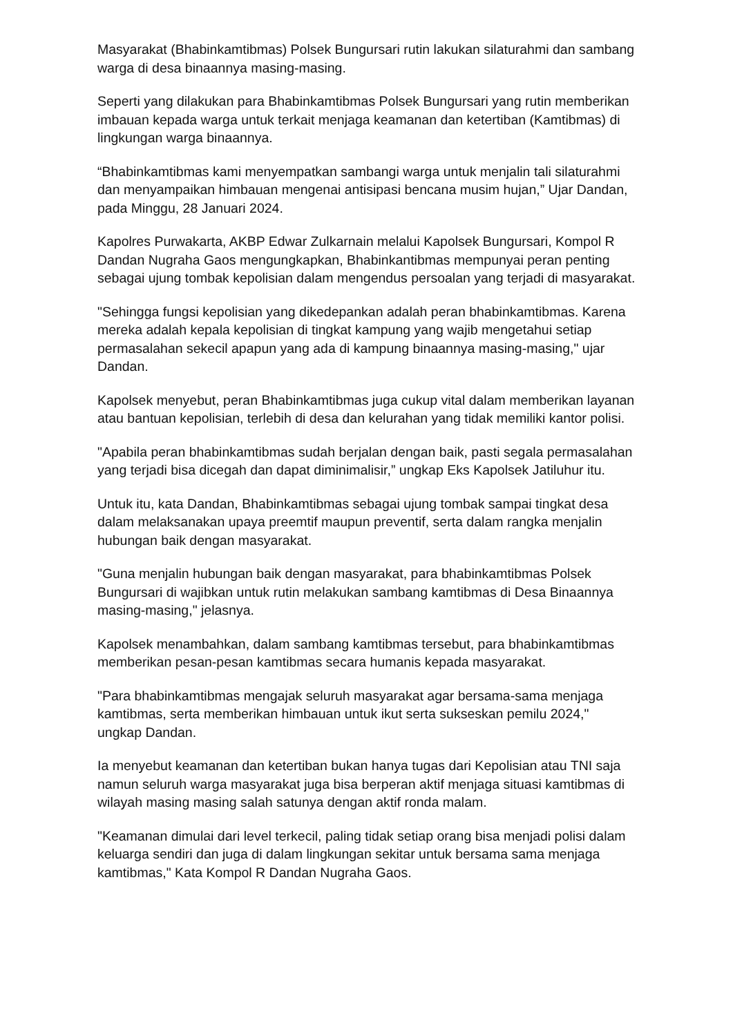Masyarakat (Bhabinkamtibmas) Polsek Bungursari rutin lakukan silaturahmi dan sambang warga di desa binaannya masing-masing.
Seperti yang dilakukan para Bhabinkamtibmas Polsek Bungursari yang rutin memberikan imbauan kepada warga untuk terkait menjaga keamanan dan ketertiban (Kamtibmas) di lingkungan warga binaannya.
“Bhabinkamtibmas kami menyempatkan sambangi warga untuk menjalin tali silaturahmi dan menyampaikan himbauan mengenai antisipasi bencana musim hujan,” Ujar Dandan, pada Minggu, 28 Januari 2024.
Kapolres Purwakarta, AKBP Edwar Zulkarnain melalui Kapolsek Bungursari, Kompol R Dandan Nugraha Gaos mengungkapkan, Bhabinkantibmas mempunyai peran penting sebagai ujung tombak kepolisian dalam mengendus persoalan yang terjadi di masyarakat.
"Sehingga fungsi kepolisian yang dikedepankan adalah peran bhabinkamtibmas. Karena mereka adalah kepala kepolisian di tingkat kampung yang wajib mengetahui setiap permasalahan sekecil apapun yang ada di kampung binaannya masing-masing," ujar Dandan.
Kapolsek menyebut, peran Bhabinkamtibmas juga cukup vital dalam memberikan layanan atau bantuan kepolisian, terlebih di desa dan kelurahan yang tidak memiliki kantor polisi.
"Apabila peran bhabinkamtibmas sudah berjalan dengan baik, pasti segala permasalahan yang terjadi bisa dicegah dan dapat diminimalisir,” ungkap Eks Kapolsek Jatiluhur itu.
Untuk itu, kata Dandan, Bhabinkamtibmas sebagai ujung tombak sampai tingkat desa dalam melaksanakan upaya preemtif maupun preventif, serta dalam rangka menjalin hubungan baik dengan masyarakat.
"Guna menjalin hubungan baik dengan masyarakat, para bhabinkamtibmas Polsek Bungursari di wajibkan untuk rutin melakukan sambang kamtibmas di Desa Binaannya masing-masing," jelasnya.
Kapolsek menambahkan, dalam sambang kamtibmas tersebut, para bhabinkamtibmas memberikan pesan-pesan kamtibmas secara humanis kepada masyarakat.
"Para bhabinkamtibmas mengajak seluruh masyarakat agar bersama-sama menjaga kamtibmas, serta memberikan himbauan untuk ikut serta sukseskan pemilu 2024," ungkap Dandan.
Ia menyebut keamanan dan ketertiban bukan hanya tugas dari Kepolisian atau TNI saja namun seluruh warga masyarakat juga bisa berperan aktif menjaga situasi kamtibmas di wilayah masing masing salah satunya dengan aktif ronda malam.
"Keamanan dimulai dari level terkecil, paling tidak setiap orang bisa menjadi polisi dalam keluarga sendiri dan juga di dalam lingkungan sekitar untuk bersama sama menjaga kamtibmas," Kata Kompol R Dandan Nugraha Gaos.